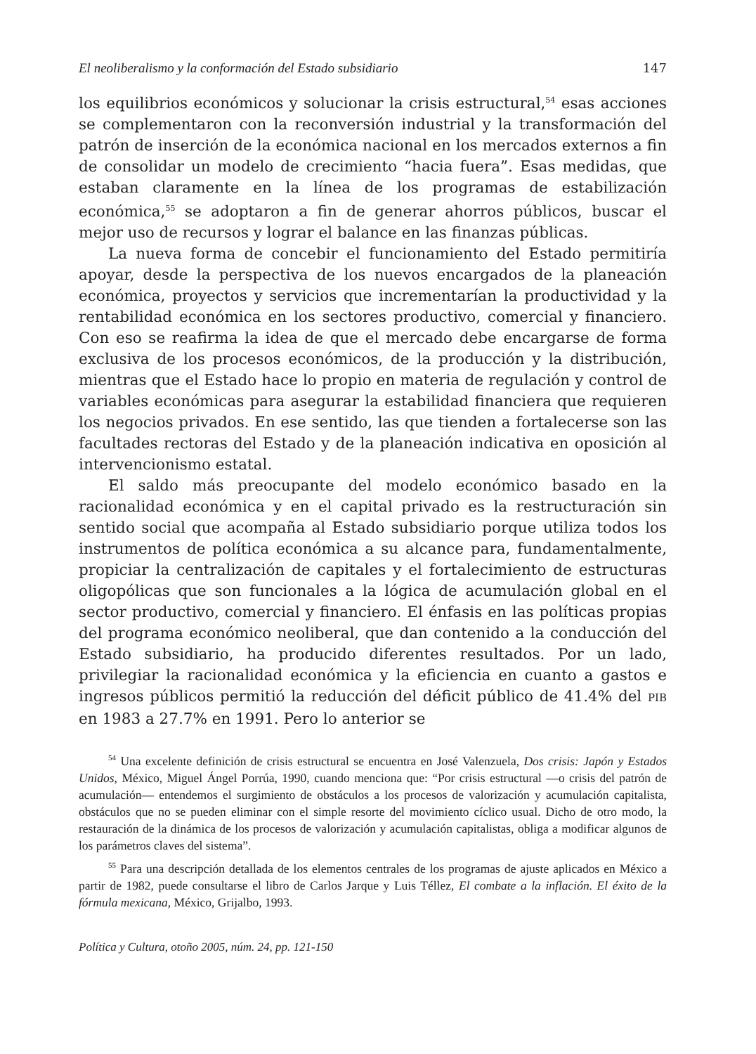El neoliberalismo y la conformación del Estado subsidiario 147
los equilibrios económicos y solucionar la crisis estructural,<sup>54</sup> esas acciones se complementaron con la reconversión industrial y la transformación del patrón de inserción de la económica nacional en los mercados externos a fin de consolidar un modelo de crecimiento “hacia fuera”. Esas medidas, que estaban claramente en la línea de los programas de estabilización económica,<sup>55</sup> se adoptaron a fin de generar ahorros públicos, buscar el mejor uso de recursos y lograr el balance en las finanzas públicas.
La nueva forma de concebir el funcionamiento del Estado permitiría apoyar, desde la perspectiva de los nuevos encargados de la planeación económica, proyectos y servicios que incrementarían la productividad y la rentabilidad económica en los sectores productivo, comercial y financiero. Con eso se reafirma la idea de que el mercado debe encargarse de forma exclusiva de los procesos económicos, de la producción y la distribución, mientras que el Estado hace lo propio en materia de regulación y control de variables económicas para asegurar la estabilidad financiera que requieren los negocios privados. En ese sentido, las que tienden a fortalecerse son las facultades rectoras del Estado y de la planeación indicativa en oposición al intervencionismo estatal.
El saldo más preocupante del modelo económico basado en la racionalidad económica y en el capital privado es la restructuración sin sentido social que acompaña al Estado subsidiario porque utiliza todos los instrumentos de política económica a su alcance para, fundamentalmente, propiciar la centralización de capitales y el fortalecimiento de estructuras oligopólicas que son funcionales a la lógica de acumulación global en el sector productivo, comercial y financiero. El énfasis en las políticas propias del programa económico neoliberal, que dan contenido a la conducción del Estado subsidiario, ha producido diferentes resultados. Por un lado, privilegiar la racionalidad económica y la eficiencia en cuanto a gastos e ingresos públicos permitió la reducción del déficit público de 41.4% del PIB en 1983 a 27.7% en 1991. Pero lo anterior se
<sup>54</sup> Una excelente definición de crisis estructural se encuentra en José Valenzuela, Dos crisis: Japón y Estados Unidos, México, Miguel Ángel Porrúa, 1990, cuando menciona que: “Por crisis estructural —o crisis del patrón de acumulación— entendemos el surgimiento de obstáculos a los procesos de valorización y acumulación capitalista, obstáculos que no se pueden eliminar con el simple resorte del movimiento cíclico usual. Dicho de otro modo, la restauración de la dinámica de los procesos de valorización y acumulación capitalistas, obliga a modificar algunos de los parámetros claves del sistema”.
<sup>55</sup> Para una descripción detallada de los elementos centrales de los programas de ajuste aplicados en México a partir de 1982, puede consultarse el libro de Carlos Jarque y Luis Téllez, El combate a la inflación. El éxito de la fórmula mexicana, México, Grijalbo, 1993.
Política y Cultura, otoño 2005, núm. 24, pp. 121-150